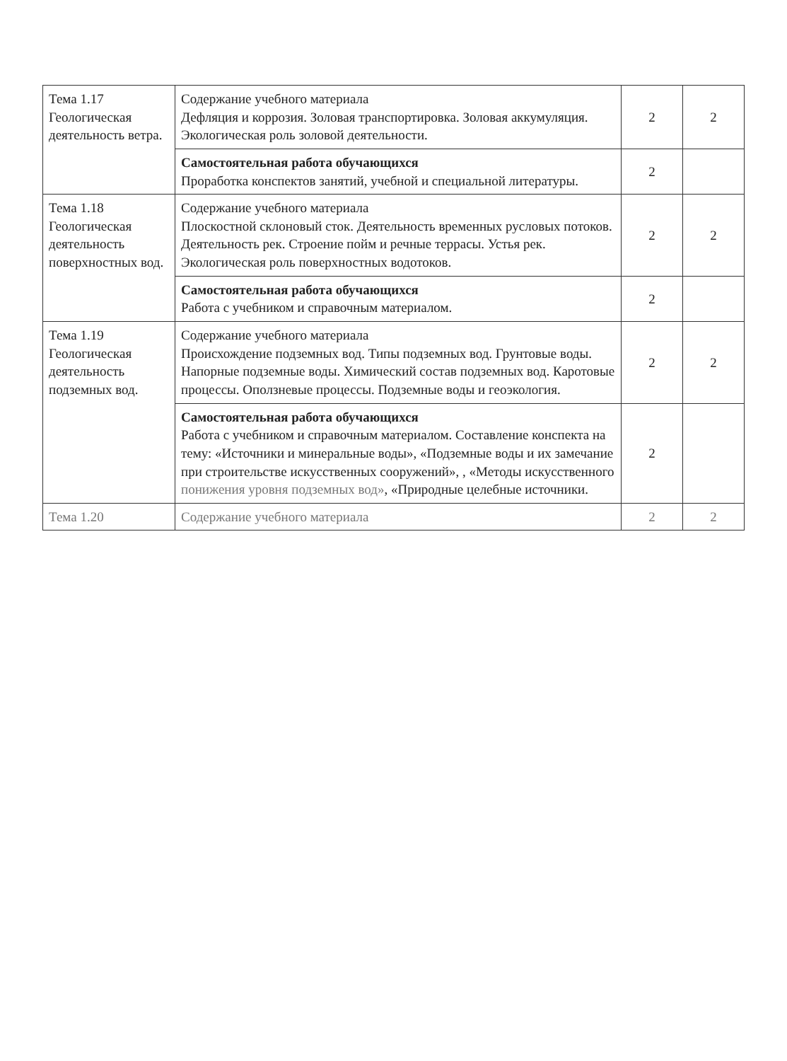| Тема 1.17 Геологическая деятельность ветра. | Содержание учебного материала Дефляция и коррозия. Золовая транспортировка. Золовая аккумуляция. Экологическая роль золовой деятельности. | 2 | 2 |
| | Самостоятельная работа обучающихся Проработка конспектов занятий, учебной и специальной литературы. | 2 | |
| Тема 1.18 Геологическая деятельность поверхностных вод. | Содержание учебного материала Плоскостной склоновый сток. Деятельность временных русловых потоков. Деятельность рек. Строение пойм и речные террасы. Устья рек. Экологическая роль поверхностных водотоков. | 2 | 2 |
| | Самостоятельная работа обучающихся Работа с учебником и справочным материалом. | 2 | |
| Тема 1.19 Геологическая деятельность подземных вод. | Содержание учебного материала Происхождение подземных вод. Типы подземных вод. Грунтовые воды. Напорные подземные воды. Химический состав подземных вод. Каротовые процессы. Оползневые процессы. Подземные воды и геоэкология. | 2 | 2 |
| | Самостоятельная работа обучающихся Работа с учебником и справочным материалом. Составление конспекта на тему: «Источники и минеральные воды», «Подземные воды и их замечание при строительстве искусственных сооружений», , «Методы искусственного понижения уровня подземных вод» , «Природные целебные источники. | 2 | |
| Тема 1.20 | Содержание учебного материала | 2 | 2 |